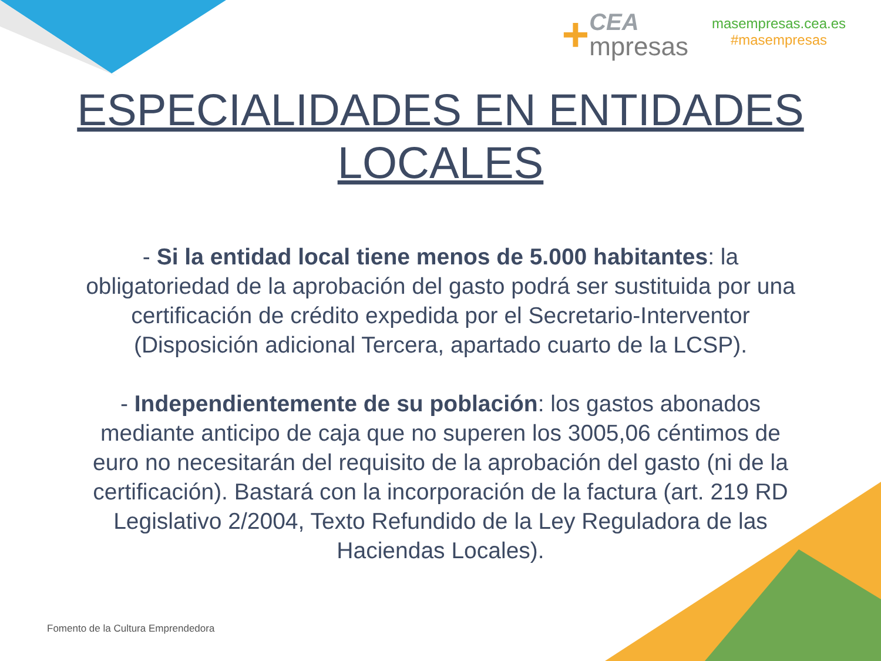+
CEA
mpresas
masempresas.cea.es
#masempresas
ESPECIALIDADES EN ENTIDADES LOCALES
- Si la entidad local tiene menos de 5.000 habitantes: la obligatoriedad de la aprobación del gasto podrá ser sustituida por una certificación de crédito expedida por el Secretario-Interventor (Disposición adicional Tercera, apartado cuarto de la LCSP).
- Independientemente de su población: los gastos abonados mediante anticipo de caja que no superen los 3005,06 céntimos de euro no necesitarán del requisito de la aprobación del gasto (ni de la certificación). Bastará con la incorporación de la factura (art. 219 RD Legislativo 2/2004, Texto Refundido de la Ley Reguladora de las Haciendas Locales).
Fomento de la Cultura Emprendedora